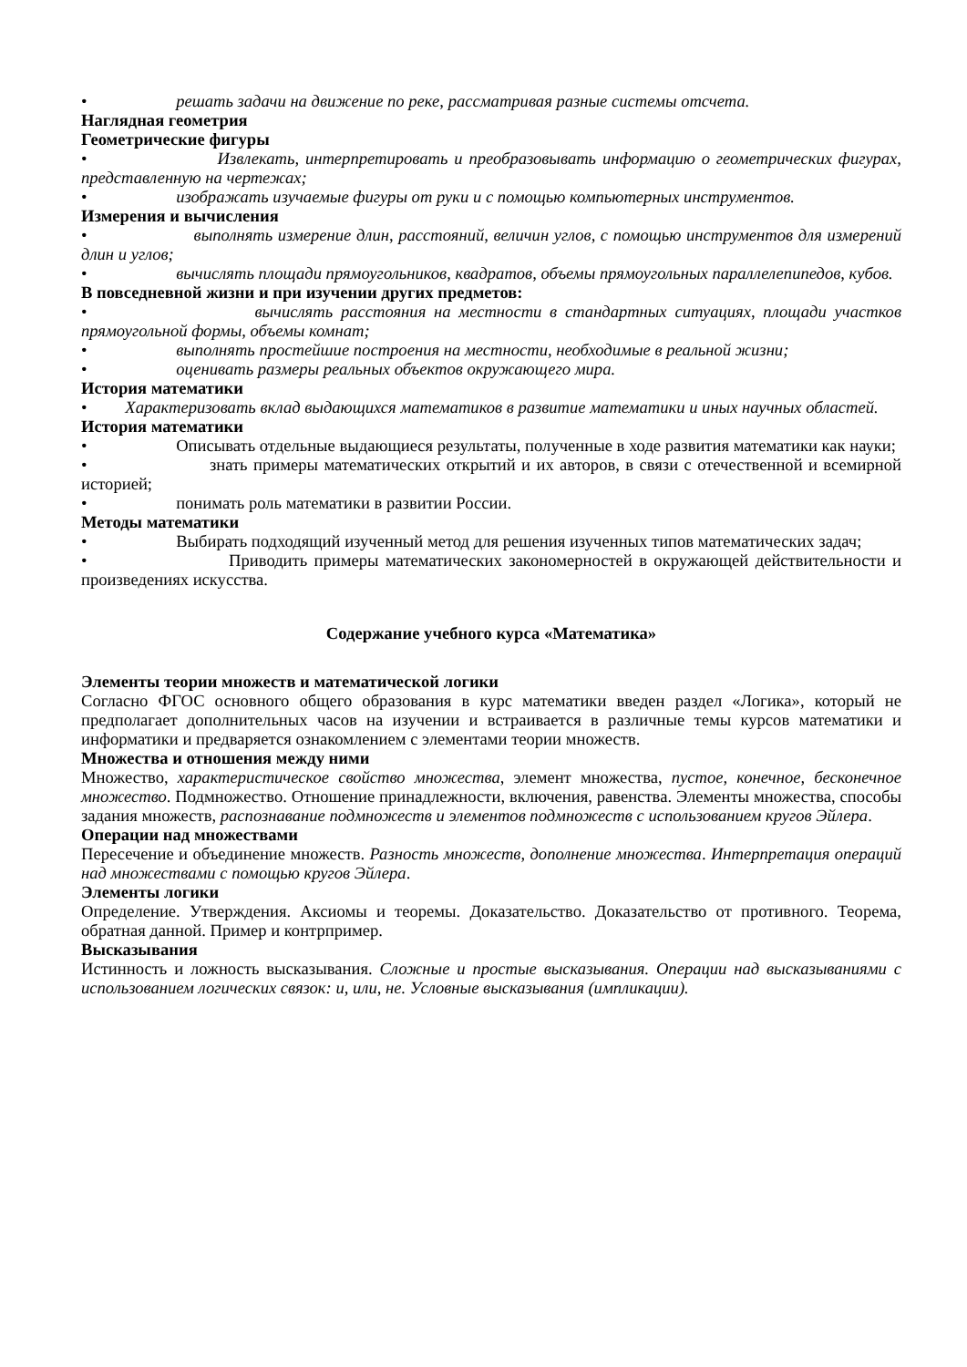• решать задачи на движение по реке, рассматривая разные системы отсчета.
Наглядная геометрия
Геометрические фигуры
• Извлекать, интерпретировать и преобразовывать информацию о геометрических фигурах, представленную на чертежах;
• изображать изучаемые фигуры от руки и с помощью компьютерных инструментов.
Измерения и вычисления
• выполнять измерение длин, расстояний, величин углов, с помощью инструментов для измерений длин и углов;
• вычислять площади прямоугольников, квадратов, объемы прямоугольных параллелепипедов, кубов.
В повседневной жизни и при изучении других предметов:
• вычислять расстояния на местности в стандартных ситуациях, площади участков прямоугольной формы, объемы комнат;
• выполнять простейшие построения на местности, необходимые в реальной жизни;
• оценивать размеры реальных объектов окружающего мира.
История математики
• Характеризовать вклад выдающихся математиков в развитие математики и иных научных областей.
История математики
• Описывать отдельные выдающиеся результаты, полученные в ходе развития математики как науки;
• знать примеры математических открытий и их авторов, в связи с отечественной и всемирной историей;
• понимать роль математики в развитии России.
Методы математики
• Выбирать подходящий изученный метод для решения изученных типов математических задач;
• Приводить примеры математических закономерностей в окружающей действительности и произведениях искусства.
Содержание учебного курса «Математика»
Элементы теории множеств и математической логики
Согласно ФГОС основного общего образования в курс математики введен раздел «Логика», который не предполагает дополнительных часов на изучении и встраивается в различные темы курсов математики и информатики и предваряется ознакомлением с элементами теории множеств.
Множества и отношения между ними
Множество, характеристическое свойство множества, элемент множества, пустое, конечное, бесконечное множество. Подмножество. Отношение принадлежности, включения, равенства. Элементы множества, способы задания множеств, распознавание подмножеств и элементов подмножеств с использованием кругов Эйлера.
Операции над множествами
Пересечение и объединение множеств. Разность множеств, дополнение множества. Интерпретация операций над множествами с помощью кругов Эйлера.
Элементы логики
Определение. Утверждения. Аксиомы и теоремы. Доказательство. Доказательство от противного. Теорема, обратная данной. Пример и контрпример.
Высказывания
Истинность и ложность высказывания. Сложные и простые высказывания. Операции над высказываниями с использованием логических связок: и, или, не. Условные высказывания (импликации).